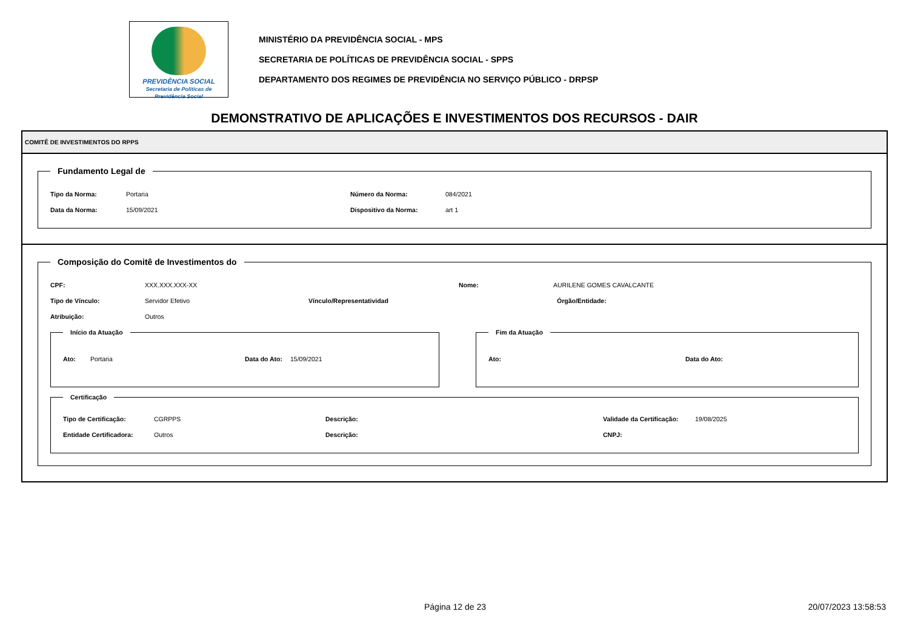PREVIDÊNCIA SOCIAL
Secretaria de Políticas de Previdência Social
MINISTÉRIO DA PREVIDÊNCIA SOCIAL - MPS
SECRETARIA DE POLÍTICAS DE PREVIDÊNCIA SOCIAL - SPPS
DEPARTAMENTO DOS REGIMES DE PREVIDÊNCIA NO SERVIÇO PÚBLICO - DRPSP
DEMONSTRATIVO DE APLICAÇÕES E INVESTIMENTOS DOS RECURSOS - DAIR
COMITÊ DE INVESTIMENTOS DO RPPS
Fundamento Legal de
Tipo da Norma: Portaria Número da Norma: 084/2021
Data da Norma: 15/09/2021 Dispositivo da Norma: art 1
Composição do Comitê de Investimentos do
CPF: XXX.XXX.XXX-XX Nome: AURILENE GOMES CAVALCANTE
Tipo de Vínculo: Servidor Efetivo Vínculo/Representatividad Órgão/Entidade:
Atribuição: Outros
Início da Atuação
Ato: Portaria Data do Ato: 15/09/2021
Fim da Atuação
Ato: Data do Ato:
Certificação
Tipo de Certificação: CGRPPS Descrição: Validade da Certificação: 19/08/2025
Entidade Certificadora: Outros Descrição: CNPJ:
Página 12 de 23 20/07/2023 13:58:53